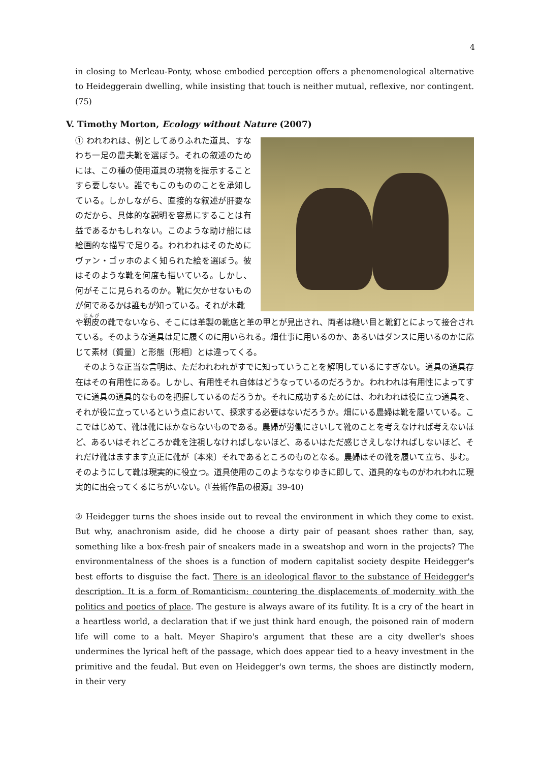4
in closing to Merleau-Ponty, whose embodied perception offers a phenomenological alternative to Heideggerain dwelling, while insisting that touch is neither mutual, reflexive, nor contingent. (75)
V. Timothy Morton, Ecology without Nature (2007)
① われわれは、例としてありふれた道具、すなわち一足の農夫靴を選ぼう。それの叙述のためには、この種の使用道具の現物を提示することすら要しない。誰でもこのもののことを承知している。しかしながら、直接的な叙述が肝要なのだから、具体的な説明を容易にすることは有益であるかもしれない。このような助け船には絵画的な描写で足りる。われわれはそのためにヴァン・ゴッホのよく知られた絵を選ぼう。彼はそのような靴を何度も描いている。しかし、何がそこに見られるのか。靴に欠かせないものが何であるかは誰もが知っている。それが木靴
や靭皮の靴でないなら、そこには革製の靴底と革の甲とが見出され、両者は縫い目と靴釘とによって接合されている。そのような道具は足に履くのに用いられる。畑仕事に用いるのか、あるいはダンスに用いるのかに応じて素材〔質量〕と形態〔形相〕とは違ってくる。
そのような正当な言明は、ただわれわれがすでに知っていうことを解明しているにすぎない。道具の道具存在はその有用性にある。しかし、有用性それ自体はどうなっているのだろうか。われわれは有用性によってすでに道具の道具的なものを把握しているのだろうか。それに成功するためには、われわれは役に立つ道具を、それが役に立っているという点において、探求する必要はないだろうか。畑にいる農婦は靴を履いている。ここではじめて、靴は靴にほかならないものである。農婦が労働にさいして靴のことを考えなければ考えないほど、あるいはそれどころか靴を注視しなければしないほど、あるいはただ感じさえしなければしないほど、それだけ靴はますます真正に靴が〔本来〕それであるところのものとなる。農婦はその靴を履いて立ち、歩む。そのようにして靴は現実的に役立つ。道具使用のこのようななりゆきに即して、道具的なものがわれわれに現実的に出会ってくるにちがいない。(『芸術作品の根源』39-40)
② Heidegger turns the shoes inside out to reveal the environment in which they come to exist. But why, anachronism aside, did he choose a dirty pair of peasant shoes rather than, say, something like a box-fresh pair of sneakers made in a sweatshop and worn in the projects? The environmentalness of the shoes is a function of modern capitalist society despite Heidegger's best efforts to disguise the fact. There is an ideological flavor to the substance of Heidegger's description. It is a form of Romanticism: countering the displacements of modernity with the politics and poetics of place. The gesture is always aware of its futility. It is a cry of the heart in a heartless world, a declaration that if we just think hard enough, the poisoned rain of modern life will come to a halt. Meyer Shapiro's argument that these are a city dweller's shoes undermines the lyrical heft of the passage, which does appear tied to a heavy investment in the primitive and the feudal. But even on Heidegger's own terms, the shoes are distinctly modern, in their very